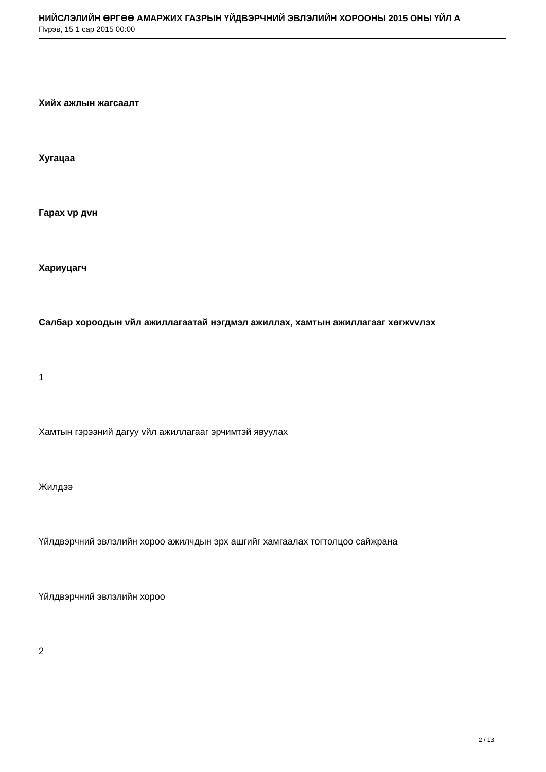НИЙСЛЭЛИЙН ӨРГӨӨ АМАРЖИХ ГАЗРЫН ҮЙДВЭРЧНИЙ ЭВЛЭЛИЙН ХОРООНЫ 2015 ОНЫ ҮЙЛ А
Пvрэв, 15 1 сар 2015 00:00
Хийх ажлын жагсаалт
Хугацаа
Гарах vр дvн
Хариуцагч
Салбар хороодын vйл ажиллагаатай нэгдмэл ажиллах, хамтын ажиллагааг хөгжvvлэх
1
Хамтын гэрээний дагуу vйл ажиллагааг эрчимтэй явуулах
Жилдээ
Үйлдвэрчний эвлэлийн хороо ажилчдын эрх ашгийг хамгаалах тогтолцоо сайжрана
Үйлдвэрчний эвлэлийн хороо
2
2 / 13